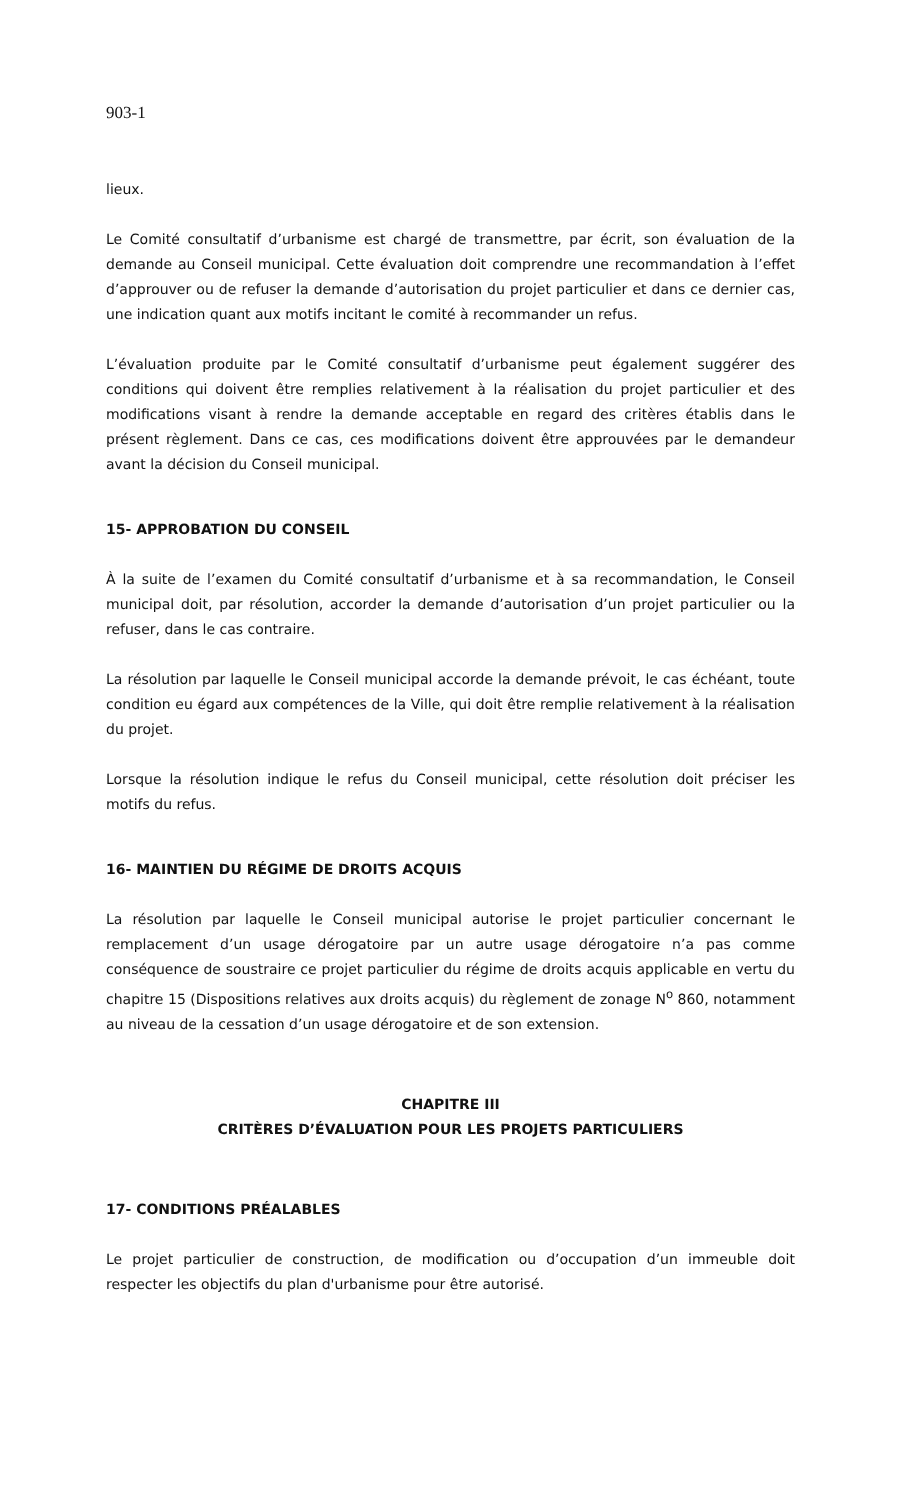903-1
lieux.
Le Comité consultatif d’urbanisme est chargé de transmettre, par écrit, son évaluation de la demande au Conseil municipal. Cette évaluation doit comprendre une recommandation à l’effet d’approuver ou de refuser la demande d’autorisation du projet particulier et dans ce dernier cas, une indication quant aux motifs incitant le comité à recommander un refus.
L’évaluation produite par le Comité consultatif d’urbanisme peut également suggérer des conditions qui doivent être remplies relativement à la réalisation du projet particulier et des modifications visant à rendre la demande acceptable en regard des critères établis dans le présent règlement. Dans ce cas, ces modifications doivent être approuvées par le demandeur avant la décision du Conseil municipal.
15- APPROBATION DU CONSEIL
À la suite de l’examen du Comité consultatif d’urbanisme et à sa recommandation, le Conseil municipal doit, par résolution, accorder la demande d’autorisation d’un projet particulier ou la refuser, dans le cas contraire.
La résolution par laquelle le Conseil municipal accorde la demande prévoit, le cas échéant, toute condition eu égard aux compétences de la Ville, qui doit être remplie relativement à la réalisation du projet.
Lorsque la résolution indique le refus du Conseil municipal, cette résolution doit préciser les motifs du refus.
16- MAINTIEN DU RÉGIME DE DROITS ACQUIS
La résolution par laquelle le Conseil municipal autorise le projet particulier concernant le remplacement d’un usage dérogatoire par un autre usage dérogatoire n’a pas comme conséquence de soustraire ce projet particulier du régime de droits acquis applicable en vertu du chapitre 15 (Dispositions relatives aux droits acquis) du règlement de zonage N<sup>o</sup> 860, notamment au niveau de la cessation d’un usage dérogatoire et de son extension.
CHAPITRE III
CRITÈRES D’ÉVALUATION POUR LES PROJETS PARTICULIERS
17- CONDITIONS PRÉALABLES
Le projet particulier de construction, de modification ou d’occupation d’un immeuble doit respecter les objectifs du plan d'urbanisme pour être autorisé.